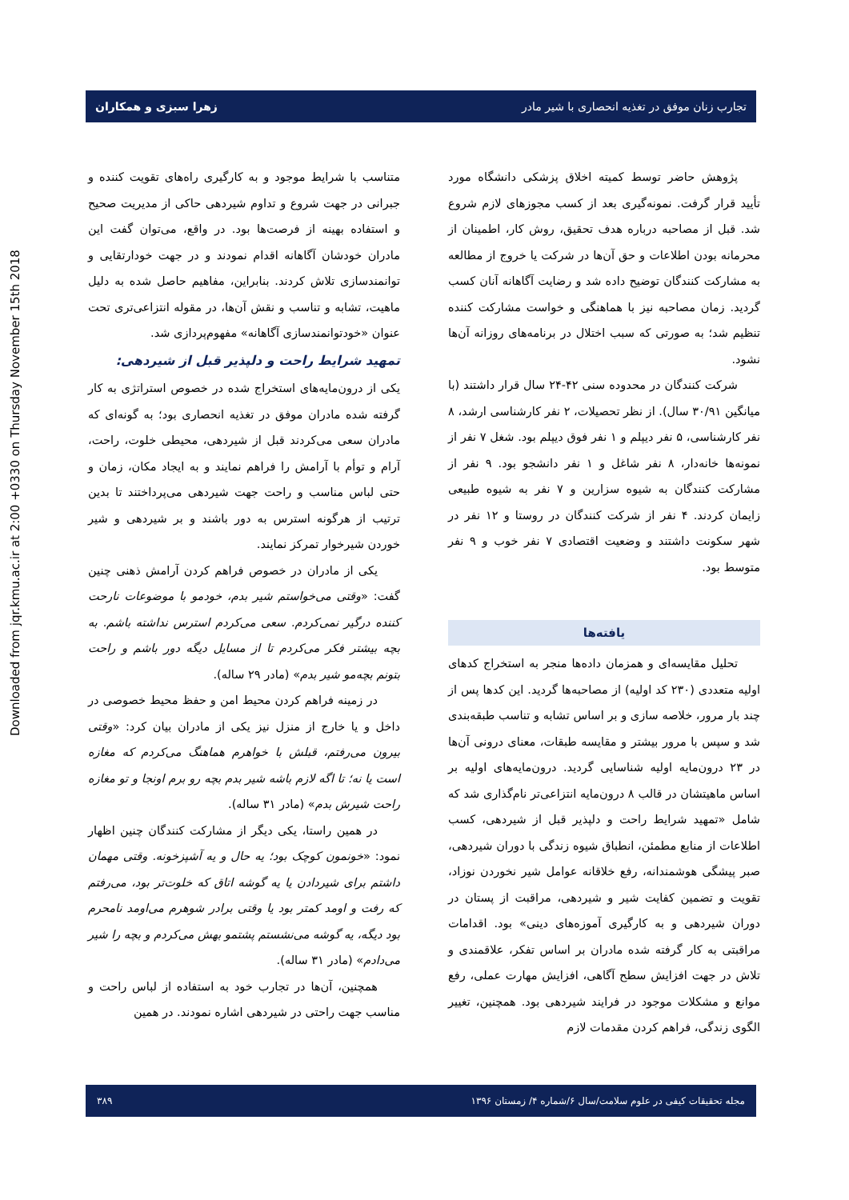Downloaded from jqr.kmu.ac.ir at 2:00 +0330 on Thursday November 15th 2018
تجارب زنان موفق در تغذیه انحصاری با شیر مادر زهرا سبزی و همکاران
پژوهش حاضر توسط کمیته اخلاق پزشکی دانشگاه مورد تأیید قرار گرفت. نمونه‌گیری بعد از کسب مجوزهای لازم شروع شد. قبل از مصاحبه درباره هدف تحقیق، روش کار، اطمینان از محرمانه بودن اطلاعات و حق آن‌ها در شرکت یا خروج از مطالعه به مشارکت کنندگان توضیح داده شد و رضایت آگاهانه آنان کسب گردید. زمان مصاحبه نیز با هماهنگی و خواست مشارکت کننده تنظیم شد؛ به صورتی که سبب اختلال در برنامه‌های روزانه آن‌ها نشود.
شرکت کنندگان در محدوده سنی ۴۲-۲۴ سال قرار داشتند (با میانگین ۳۰/۹۱ سال). از نظر تحصیلات، ۲ نفر کارشناسی ارشد، ۸ نفر کارشناسی، ۵ نفر دیپلم و ۱ نفر فوق دیپلم بود. شغل ۷ نفر از نمونه‌ها خانه‌دار، ۸ نفر شاغل و ۱ نفر دانشجو بود. ۹ نفر از مشارکت کنندگان به شیوه سزارین و ۷ نفر به شیوه طبیعی زایمان کردند. ۴ نفر از شرکت کنندگان در روستا و ۱۲ نفر در شهر سکونت داشتند و وضعیت اقتصادی ۷ نفر خوب و ۹ نفر متوسط بود.
یافته‌ها
تحلیل مقایسه‌ای و همزمان داده‌ها منجر به استخراج کدهای اولیه متعددی (۲۳۰ کد اولیه) از مصاحبه‌ها گردید. این کدها پس از چند بار مرور، خلاصه سازی و بر اساس تشابه و تناسب طبقه‌بندی شد و سپس با مرور بیشتر و مقایسه طبقات، معنای درونی آن‌ها در ۲۳ درون‌مایه اولیه شناسایی گردید. درون‌مایه‌های اولیه بر اساس ماهیتشان در قالب ۸ درون‌مایه انتزاعی‌تر نام‌گذاری شد که شامل «تمهید شرایط راحت و دلپذیر قبل از شیردهی، کسب اطلاعات از منابع مطمئن، انطباق شیوه زندگی با دوران شیردهی، صبر پیشگی هوشمندانه، رفع خلاقانه عوامل شیر نخوردن نوزاد، تقویت و تضمین کفایت شیر و شیردهی، مراقبت از پستان در دوران شیردهی و به کارگیری آموزه‌های دینی» بود. اقدامات مراقبتی به کار گرفته شده مادران بر اساس تفکر، علاقمندی و تلاش در جهت افزایش سطح آگاهی، افزایش مهارت عملی، رفع موانع و مشکلات موجود در فرایند شیردهی بود. همچنین، تغییر الگوی زندگی، فراهم کردن مقدمات لازم
متناسب با شرایط موجود و به کارگیری راه‌های تقویت کننده و جبرانی در جهت شروع و تداوم شیردهی حاکی از مدیریت صحیح و استفاده بهینه از فرصت‌ها بود. در واقع، می‌توان گفت این مادران خودشان آگاهانه اقدام نمودند و در جهت خودارتقایی و توانمندسازی تلاش کردند. بنابراین، مفاهیم حاصل شده به دلیل ماهیت، تشابه و تناسب و نقش آن‌ها، در مقوله انتزاعی‌تری تحت عنوان «خودتوانمندسازی آگاهانه» مفهوم‌پردازی شد.
تمهید شرایط راحت و دلپذیر قبل از شیردهی:
یکی از درون‌مایه‌های استخراج شده در خصوص استراتژی به کار گرفته شده مادران موفق در تغذیه انحصاری بود؛ به گونه‌ای که مادران سعی می‌کردند قبل از شیردهی، محیطی خلوت، راحت، آرام و توأم با آرامش را فراهم نمایند و به ایجاد مکان، زمان و حتی لباس مناسب و راحت جهت شیردهی می‌پرداختند تا بدین ترتیب از هرگونه استرس به دور باشند و بر شیردهی و شیر خوردن شیرخوار تمرکز نمایند.
یکی از مادران در خصوص فراهم کردن آرامش ذهنی چنین گفت: «وقتی می‌خواستم شیر بدم، خودمو با موضوعات نارحت کننده درگیر نمی‌کردم. سعی می‌کردم استرس نداشته باشم. به بچه بیشتر فکر می‌کردم تا از مسایل دیگه دور باشم و راحت بتونم بچه‌مو شیر بدم» (مادر ۲۹ ساله).
در زمینه فراهم کردن محیط امن و حفظ محیط خصوصی در داخل و یا خارج از منزل نیز یکی از مادران بیان کرد: «وقتی بیرون می‌رفتم، قبلش با خواهرم هماهنگ می‌کردم که مغازه است یا نه؛ تا اگه لازم باشه شیر بدم بچه رو برم اونجا و تو مغازه راحت شیرش بدم» (مادر ۳۱ ساله).
در همین راستا، یکی دیگر از مشارکت کنندگان چنین اظهار نمود: «خونمون کوچک بود؛ یه حال و یه آشپزخونه. وقتی مهمان داشتم برای شیردادن یا یه گوشه اتاق که خلوت‌تر بود، می‌رفتم که رفت و اومد کمتر بود یا وقتی برادر شوهرم می‌اومد نامحرم بود دیگه، یه گوشه می‌نشستم پشتمو بهش می‌کردم و بچه را شیر می‌دادم» (مادر ۳۱ ساله).
همچنین، آن‌ها در تجارب خود به استفاده از لباس راحت و مناسب جهت راحتی در شیردهی اشاره نمودند. در همین
مجله تحقیقات کیفی در علوم سلامت/سال ۶/شماره ۴/ زمستان ۱۳۹۶ ۳۸۹